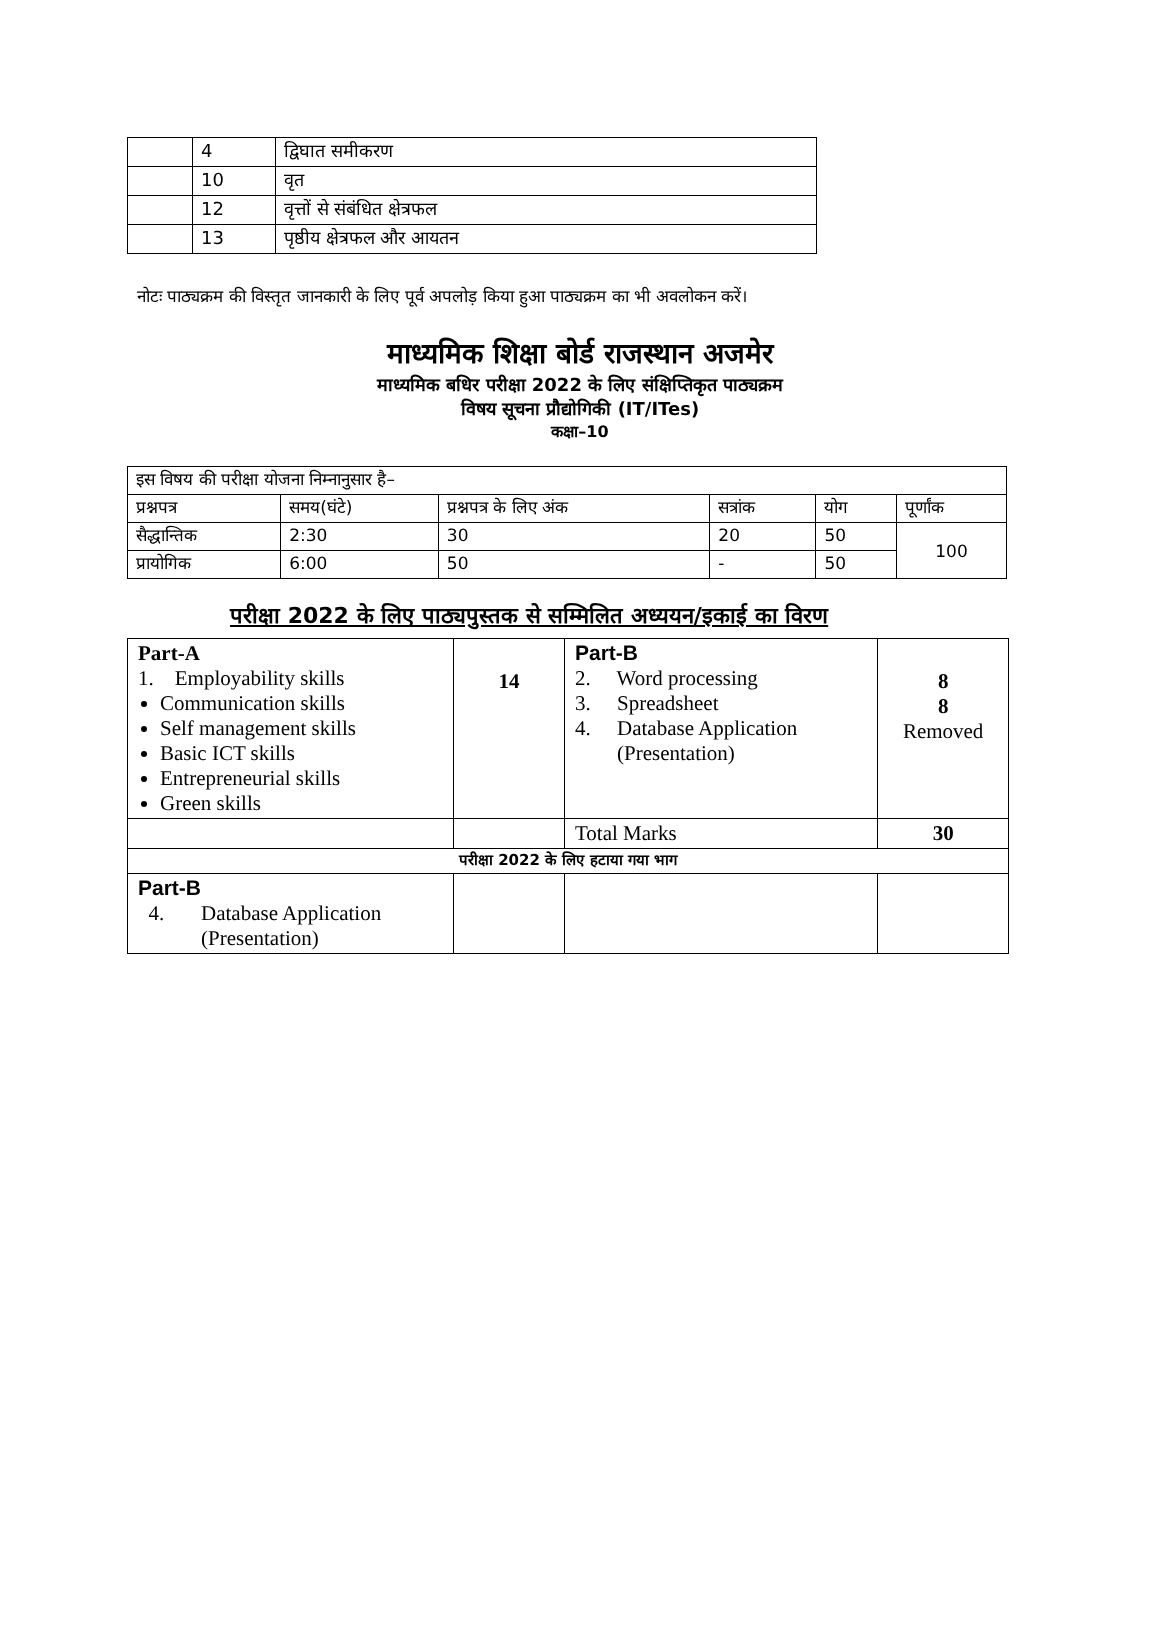| | 4 | द्विघात समीकरण |
| | 10 | वृत |
| | 12 | वृत्तों से संबंधित क्षेत्रफल |
| | 13 | पृष्ठीय क्षेत्रफल और आयतन |
नोटः पाठ्यक्रम की विस्तृत जानकारी के लिए पूर्व अपलोड़ किया हुआ पाठ्यक्रम का भी अवलोकन करें।
माध्यमिक शिक्षा बोर्ड राजस्थान अजमेर
माध्यमिक बधिर परीक्षा 2022 के लिए संक्षिप्तिकृत पाठ्यक्रम
विषय सूचना प्रौद्योगिकी (IT/ITes)
कक्षा–10
| इस विषय की परीक्षा योजना निम्नानुसार है– | | | | | |
| प्रश्नपत्र | समय(घंटे) | प्रश्नपत्र के लिए अंक | सत्रांक | योग | पूर्णांक |
| सैद्धान्तिक | 2:30 | 30 | 20 | 50 | 100 |
| प्रायोगिक | 6:00 | 50 | - | 50 | |
परीक्षा 2022 के लिए पाठ्यपुस्तक से सम्मिलित अध्ययन/इकाई का विरण
| Part-A 1. Employability skills Communication skills Self management skills Basic ICT skills Entrepreneurial skills Green skills | 14 | Part-B 2. Word processing 3. Spreadsheet 4. Database Application (Presentation) | 8 8 Removed |
| | | Total Marks | 30 |
| परीक्षा 2022 के लिए हटाया गया भाग | | | |
| Part-B 4. Database Application (Presentation) | | | |